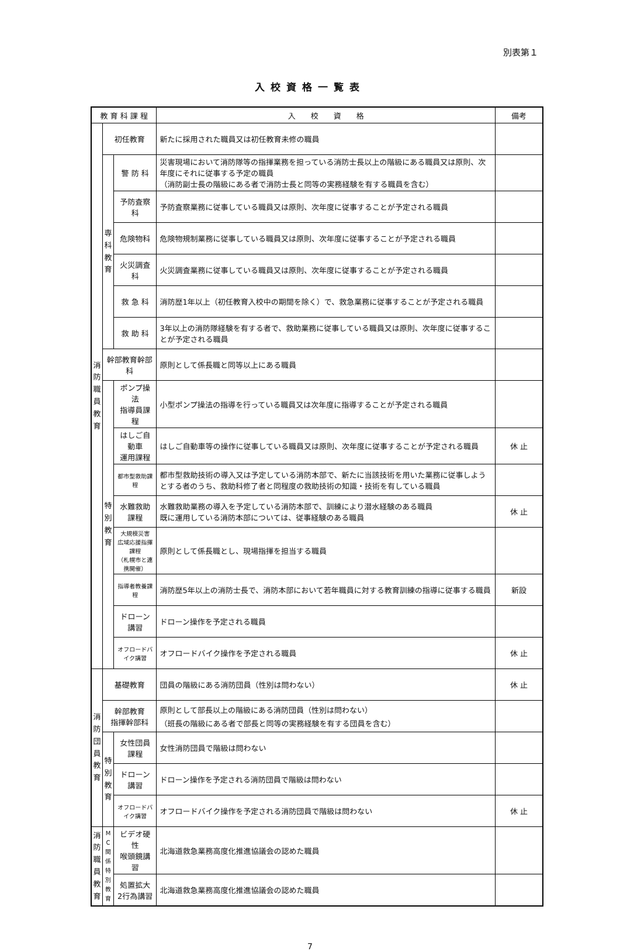別表第１
入校資格一覧表
| 教 育 科 課 程 | | | 入 校 資 格 | 備考 |
| --- | --- | --- | --- | --- |
| 消 防 職 員 教 育 | 初任教育 | | 新たに採用された職員又は初任教育未修の職員 | |
| | 専 科 教 育 | 警 防 科 | 災害現場において消防隊等の指揮業務を担っている消防士長以上の階級にある職員又は原則、次年度にそれに従事する予定の職員 （消防副士長の階級にある者で消防士長と同等の実務経験を有する職員を含む） | |
| | | 予防査察科 | 予防査察業務に従事している職員又は原則、次年度に従事することが予定される職員 | |
| | | 危険物科 | 危険物規制業務に従事している職員又は原則、次年度に従事することが予定される職員 | |
| | | 火災調査科 | 火災調査業務に従事している職員又は原則、次年度に従事することが予定される職員 | |
| | | 救 急 科 | 消防歴1年以上（初任教育入校中の期間を除く）で、救急業務に従事することが予定される職員 | |
| | | 救 助 科 | 3年以上の消防隊経験を有する者で、救助業務に従事している職員又は原則、次年度に従事することが予定される職員 | |
| | 幹部教育幹部科 | | 原則として係長職と同等以上にある職員 | |
| | 特 別 教 育 | ポンプ操法 指導員課程 | 小型ポンプ操法の指導を行っている職員又は次年度に指導することが予定される職員 | |
| | | はしご自動車 運用課程 | はしご自動車等の操作に従事している職員又は原則、次年度に従事することが予定される職員 | 休 止 |
| | | 都市型救助課程 | 都市型救助技術の導入又は予定している消防本部で、新たに当該技術を用いた業務に従事しようとする者のうち、救助科修了者と同程度の救助技術の知識・技術を有している職員 | |
| | | 水難救助課程 | 水難救助業務の導入を予定している消防本部で、訓練により潜水経験のある職員 既に運用している消防本部については、従事経験のある職員 | 休 止 |
| | | 大規模災害 広域応援指揮課程 （札幌市と連携開催） | 原則として係長職とし、現場指揮を担当する職員 | |
| | | 指導者教養課程 | 消防歴5年以上の消防士長で、消防本部において若年職員に対する教育訓練の指導に従事する職員 | 新設 |
| | | ドローン講習 | ドローン操作を予定される職員 | |
| | | オフロードバイク講習 | オフロードバイク操作を予定される職員 | 休 止 |
| 消 防 団 員 教 育 | 基礎教育 | | 団員の階級にある消防団員（性別は問わない） | 休 止 |
| | 幹部教育 指揮幹部科 | | 原則として部長以上の階級にある消防団員（性別は問わない） （班長の階級にある者で部長と同等の実務経験を有する団員を含む） | |
| | 特 別 教 育 | 女性団員課程 | 女性消防団員で階級は問わない | |
| | | ドローン講習 | ドローン操作を予定される消防団員で階級は問わない | |
| | | オフロードバイク講習 | オフロードバイク操作を予定される消防団員で階級は問わない | 休 止 |
| 消 防 職 員 教 育 | M C 関 係 特 別 教 育 | ビデオ硬性 喉頭鏡講習 | 北海道救急業務高度化推進協議会の認めた職員 | |
| | | 処置拡大 2行為講習 | 北海道救急業務高度化推進協議会の認めた職員 | |
7